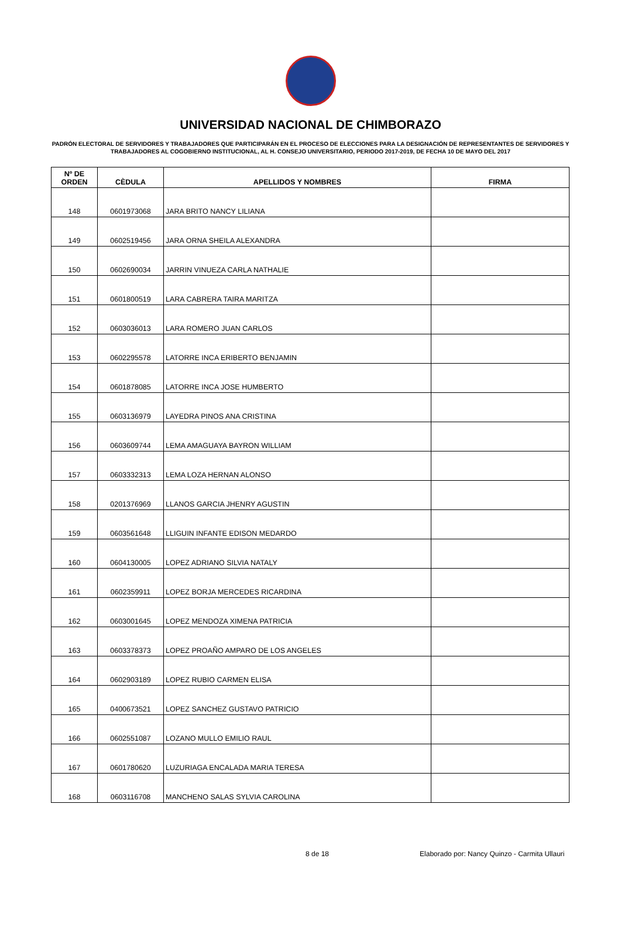UNIVERSIDAD NACIONAL DE CHIMBORAZO
PADRÓN ELECTORAL DE SERVIDORES Y TRABAJADORES QUE PARTICIPARÁN EN EL PROCESO DE ELECCIONES PARA LA DESIGNACIÓN DE REPRESENTANTES DE SERVIDORES Y TRABAJADORES AL COGOBIERNO INSTITUCIONAL, AL H. CONSEJO UNIVERSITARIO, PERIODO 2017-2019, DE FECHA 10 DE MAYO DEL 2017
| Nº DE ORDEN | CÈDULA | APELLIDOS Y NOMBRES | FIRMA |
| --- | --- | --- | --- |
| 148 | 0601973068 | JARA BRITO NANCY LILIANA | |
| 149 | 0602519456 | JARA ORNA SHEILA ALEXANDRA | |
| 150 | 0602690034 | JARRIN VINUEZA CARLA NATHALIE | |
| 151 | 0601800519 | LARA CABRERA TAIRA MARITZA | |
| 152 | 0603036013 | LARA ROMERO JUAN CARLOS | |
| 153 | 0602295578 | LATORRE INCA ERIBERTO BENJAMIN | |
| 154 | 0601878085 | LATORRE INCA JOSE HUMBERTO | |
| 155 | 0603136979 | LAYEDRA PINOS ANA CRISTINA | |
| 156 | 0603609744 | LEMA AMAGUAYA BAYRON WILLIAM | |
| 157 | 0603332313 | LEMA LOZA HERNAN ALONSO | |
| 158 | 0201376969 | LLANOS GARCIA JHENRY AGUSTIN | |
| 159 | 0603561648 | LLIGUIN INFANTE EDISON MEDARDO | |
| 160 | 0604130005 | LOPEZ ADRIANO SILVIA NATALY | |
| 161 | 0602359911 | LOPEZ BORJA MERCEDES RICARDINA | |
| 162 | 0603001645 | LOPEZ MENDOZA XIMENA PATRICIA | |
| 163 | 0603378373 | LOPEZ PROAÑO AMPARO DE LOS ANGELES | |
| 164 | 0602903189 | LOPEZ RUBIO CARMEN ELISA | |
| 165 | 0400673521 | LOPEZ SANCHEZ GUSTAVO PATRICIO | |
| 166 | 0602551087 | LOZANO MULLO EMILIO RAUL | |
| 167 | 0601780620 | LUZURIAGA ENCALADA MARIA TERESA | |
| 168 | 0603116708 | MANCHENO SALAS SYLVIA CAROLINA | |
8 de 18 Elaborado por: Nancy Quinzo - Carmita Ullauri